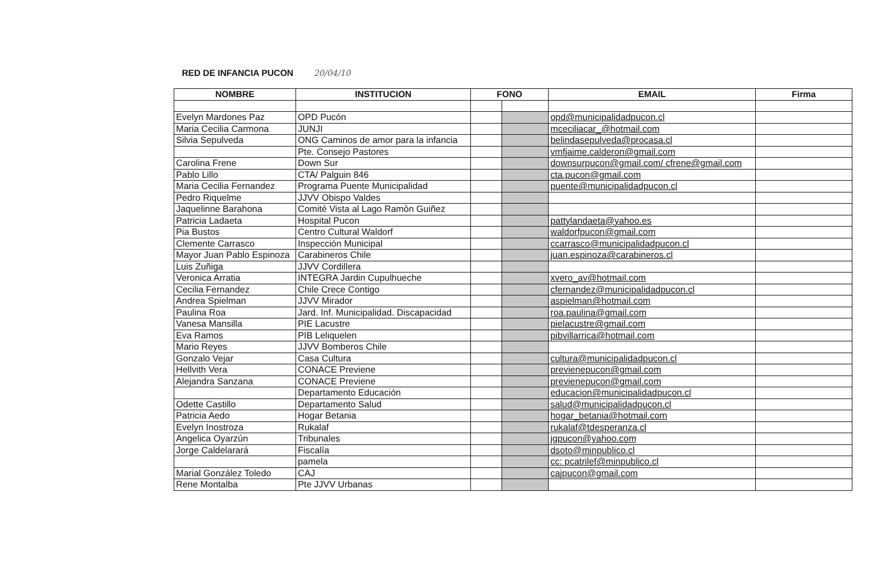RED DE INFANCIA PUCON 20/04/10
| NOMBRE | INSTITUCION | FONO | | EMAIL | Firma |
| --- | --- | --- | --- | --- | --- |
| Evelyn Mardones Paz | OPD Pucón | | | opd@municipalidadpucon.cl | |
| Maria Cecilia Carmona | JUNJI | | | mceciliacar_@hotmail.com | |
| Silvia Sepulveda | ONG Caminos de amor para la infancia | | | belindasepulveda@procasa.cl | |
| | Pte. Consejo Pastores | | | vmfjaime.calderon@gmail.com | |
| Carolina Frene | Down Sur | | | downsurpucon@gmail.com/ cfrene@gmail.com | |
| Pablo Lillo | CTA/ Palguin 846 | | | cta.pucon@gmail.com | |
| Maria Cecilia Fernandez | Programa Puente Municipalidad | | | puente@municipalidadpucon.cl | |
| Pedro Riquelme | JJVV Obispo Valdes | | | | |
| Jaquelinne Barahona | Comité Vista al Lago Ramòn Guiñez | | | | |
| Patricia Ladaeta | Hospital Pucon | | | pattylandaeta@yahoo.es | |
| Pia Bustos | Centro Cultural Waldorf | | | waldorfpucon@gmail.com | |
| Clemente Carrasco | Inspección Municipal | | | ccarrasco@municipalidadpucon.cl | |
| Mayor Juan Pablo Espinoza | Carabineros Chile | | | juan.espinoza@carabineros.cl | |
| Luis Zuñiga | JJVV Cordillera | | | | |
| Veronica Arratia | INTEGRA Jardin Cupulhueche | | | xvero_av@hotmail.com | |
| Cecilia Fernandez | Chile Crece Contigo | | | cfernandez@municipalidadpucon.cl | |
| Andrea Spielman | JJVV Mirador | | | aspielman@hotmail.com | |
| Paulina Roa | Jard. Inf. Municipalidad. Discapacidad | | | roa.paulina@gmail.com | |
| Vanesa Mansilla | PIE Lacustre | | | pielacustre@gmail.com | |
| Eva Ramos | PIB Leliquelen | | | pibvillarrica@hotmail.com | |
| Mario Reyes | JJVV Bomberos Chile | | | | |
| Gonzalo Vejar | Casa Cultura | | | cultura@municipalidadpucon.cl | |
| Hellvith Vera | CONACE Previene | | | previenepucon@gmail.com | |
| Alejandra Sanzana | CONACE Previene | | | previenepucon@gmail.com | |
| | Departamento Educación | | | educacion@municipalidadpucon.cl | |
| Odette Castillo | Departamento Salud | | | salud@municipalidadpucon.cl | |
| Patricia Aedo | Hogar Betania | | | hogar_betania@hotmail.com | |
| Evelyn Inostroza | Rukalaf | | | rukalaf@tdesperanza.cl | |
| Angelica Oyarzún | Tribunales | | | jgpucon@yahoo.com | |
| Jorge Caldelarará | Fiscalía | | | dsoto@minpublico.cl | |
| | pamela | | | cc: pcatrilef@minpublico.cl | |
| Marial González Toledo | CAJ | | | cajpucon@gmail.com | |
| Rene Montalba | Pte JJVV Urbanas | | | | |